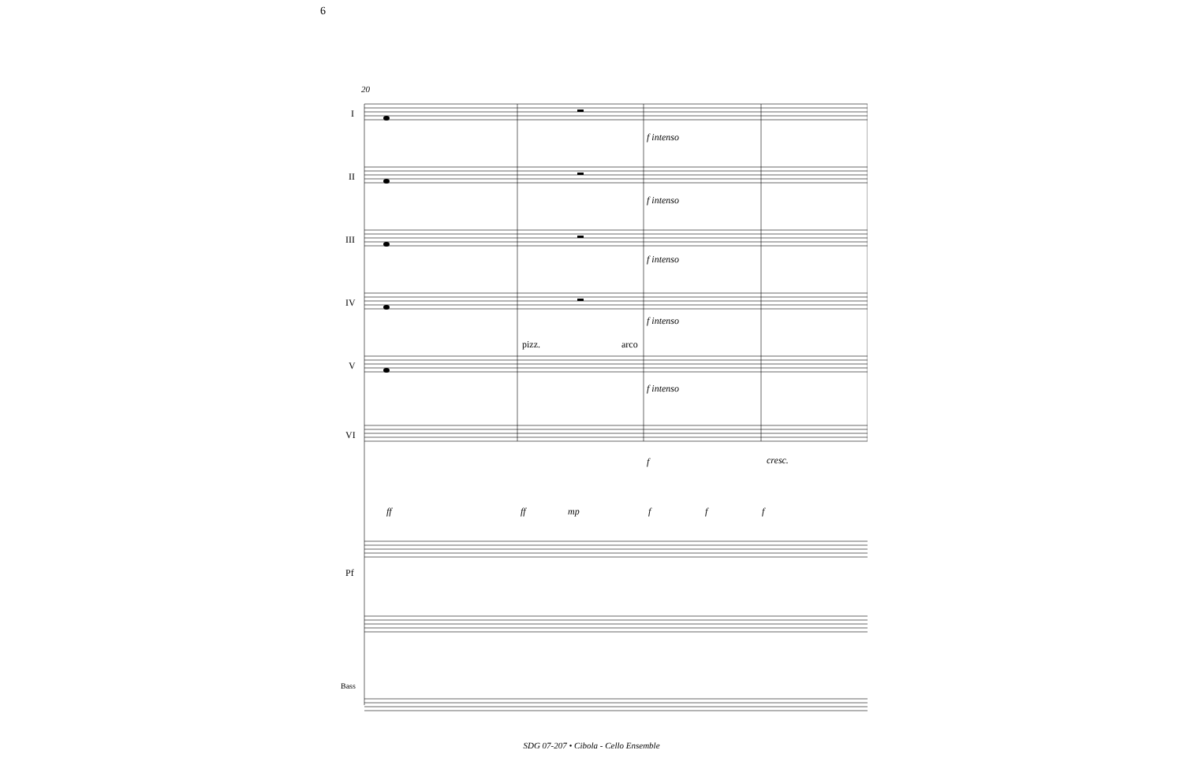6
20
pizz.
arco
f intenso
f intenso
f intenso
f intenso
f intenso
f
cresc.
ff
ff
mp
f
f
f
I
II
III
IV
V
VI
Pf
Bass
SDG 07-207 • Cibola - Cello Ensemble